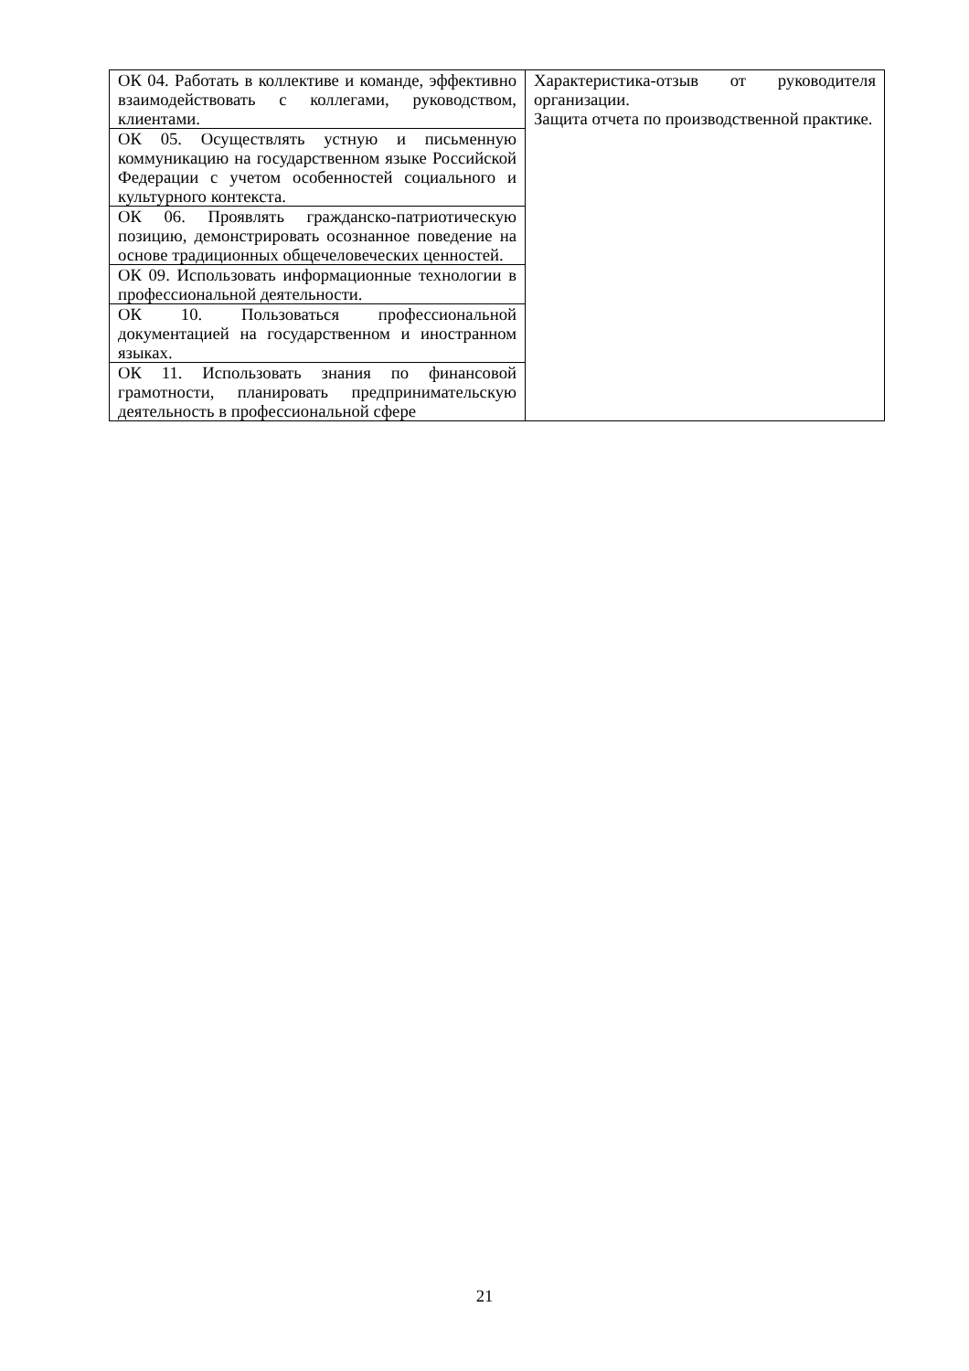| ОК 04. Работать в коллективе и команде, эффективно взаимодействовать с коллегами, руководством, клиентами. | Характеристика-отзыв от руководителя организации. Защита отчета по производственной практике. |
| ОК 05. Осуществлять устную и письменную коммуникацию на государственном языке Российской Федерации с учетом особенностей социального и культурного контекста. | |
| ОК 06. Проявлять гражданско-патриотическую позицию, демонстрировать осознанное поведение на основе традиционных общечеловеческих ценностей. | |
| ОК 09. Использовать информационные технологии в профессиональной деятельности. | |
| ОК 10. Пользоваться профессиональной документацией на государственном и иностранном языках. | |
| ОК 11. Использовать знания по финансовой грамотности, планировать предпринимательскую деятельность в профессиональной сфере | |
21